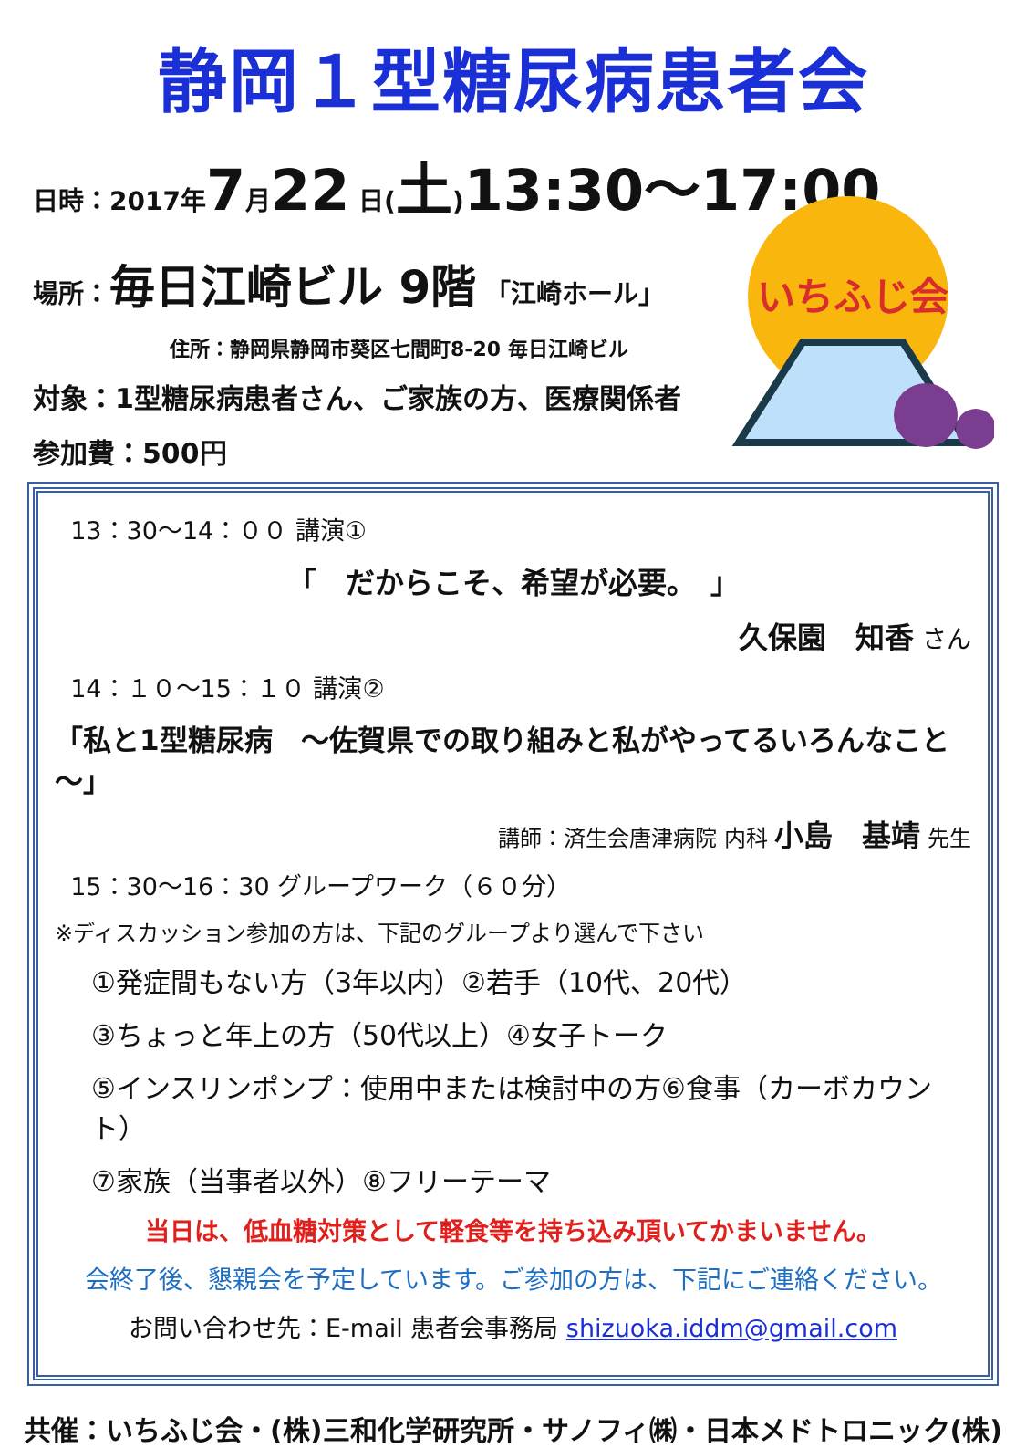静岡１型糖尿病患者会
いちふじ会
日時：2017年7月22 日(土)13:30～17:00
場所：毎日江崎ビル 9階 「江崎ホール」
住所：静岡県静岡市葵区七間町8-20 毎日江崎ビル
対象：1型糖尿病患者さん、ご家族の方、医療関係者
参加費：500円
13：30～14：００ 講演①
「　だからこそ、希望が必要。　」
久保園　知香 さん
14：１０～15：１０ 講演②
「私と1型糖尿病　～佐賀県での取り組みと私がやってるいろんなこと～」
講師：済生会唐津病院 内科 小島　基靖 先生
15：30～16：30 グループワーク（６０分）
※ディスカッション参加の方は、下記のグループより選んで下さい
①発症間もない方（3年以内）②若手（10代、20代）
③ちょっと年上の方（50代以上）④女子トーク
⑤インスリンポンプ：使用中または検討中の方⑥食事（カーボカウント）
⑦家族（当事者以外）⑧フリーテーマ
当日は、低血糖対策として軽食等を持ち込み頂いてかまいません。
会終了後、懇親会を予定しています。ご参加の方は、下記にご連絡ください。
お問い合わせ先：E-mail 患者会事務局 shizuoka.iddm@gmail.com
共催：いちふじ会・(株)三和化学研究所・サノフィ㈱・日本メドトロニック(株)